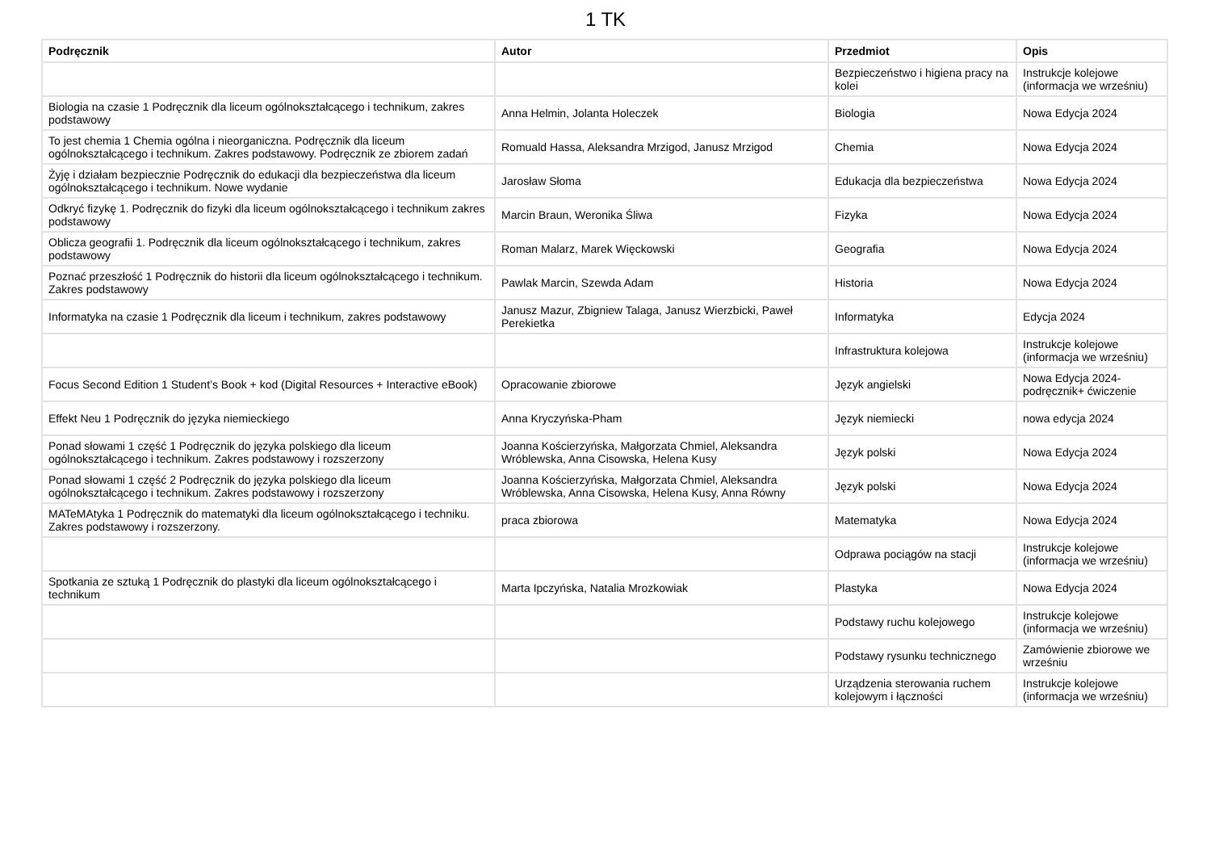1 TK
| Podręcznik | Autor | Przedmiot | Opis |
| --- | --- | --- | --- |
| | | Bezpieczeństwo i higiena pracy na kolei | Instrukcje kolejowe (informacja we wrześniu) |
| Biologia na czasie 1 Podręcznik dla liceum ogólnokształcącego i technikum, zakres podstawowy | Anna Helmin, Jolanta Holeczek | Biologia | Nowa Edycja 2024 |
| To jest chemia 1 Chemia ogólna i nieorganiczna. Podręcznik dla liceum ogólnokształcącego i technikum. Zakres podstawowy. Podręcznik ze zbiorem zadań | Romuald Hassa, Aleksandra Mrzigod, Janusz Mrzigod | Chemia | Nowa Edycja 2024 |
| Żyję i działam bezpiecznie Podręcznik do edukacji dla bezpieczeństwa dla liceum ogólnokształcącego i technikum. Nowe wydanie | Jarosław Słoma | Edukacja dla bezpieczeństwa | Nowa Edycja 2024 |
| Odkryć fizykę 1. Podręcznik do fizyki dla liceum ogólnokształcącego i technikum zakres podstawowy | Marcin Braun, Weronika Śliwa | Fizyka | Nowa Edycja 2024 |
| Oblicza geografii 1. Podręcznik dla liceum ogólnokształcącego i technikum, zakres podstawowy | Roman Malarz, Marek Więckowski | Geografia | Nowa Edycja 2024 |
| Poznać przeszłość 1 Podręcznik do historii dla liceum ogólnokształcącego i technikum. Zakres podstawowy | Pawlak Marcin, Szewda Adam | Historia | Nowa Edycja 2024 |
| Informatyka na czasie 1 Podręcznik dla liceum i technikum, zakres podstawowy | Janusz Mazur, Zbigniew Talaga, Janusz Wierzbicki, Paweł Perekietka | Informatyka | Edycja 2024 |
| | | Infrastruktura kolejowa | Instrukcje kolejowe (informacja we wrześniu) |
| Focus Second Edition 1 Student’s Book + kod (Digital Resources + Interactive eBook) | Opracowanie zbiorowe | Język angielski | Nowa Edycja 2024-podręcznik+ ćwiczenie |
| Effekt Neu 1 Podręcznik do języka niemieckiego | Anna Kryczyńska-Pham | Język niemiecki | nowa edycja 2024 |
| Ponad słowami 1 część 1 Podręcznik do języka polskiego dla liceum ogólnokształcącego i technikum. Zakres podstawowy i rozszerzony | Joanna Kościerzyńska, Małgorzata Chmiel, Aleksandra Wróblewska, Anna Cisowska, Helena Kusy | Język polski | Nowa Edycja 2024 |
| Ponad słowami 1 część 2 Podręcznik do języka polskiego dla liceum ogólnokształcącego i technikum. Zakres podstawowy i rozszerzony | Joanna Kościerzyńska, Małgorzata Chmiel, Aleksandra Wróblewska, Anna Cisowska, Helena Kusy, Anna Równy | Język polski | Nowa Edycja 2024 |
| MATeMAtyka 1 Podręcznik do matematyki dla liceum ogólnokształcącego i techniku. Zakres podstawowy i rozszerzony. | praca zbiorowa | Matematyka | Nowa Edycja 2024 |
| | | Odprawa pociągów na stacji | Instrukcje kolejowe (informacja we wrześniu) |
| Spotkania ze sztuką 1 Podręcznik do plastyki dla liceum ogólnokształcącego i technikum | Marta Ipczyńska, Natalia Mrozkowiak | Plastyka | Nowa Edycja 2024 |
| | | Podstawy ruchu kolejowego | Instrukcje kolejowe (informacja we wrześniu) |
| | | Podstawy rysunku technicznego | Zamówienie zbiorowe we wrześniu |
| | | Urządzenia sterowania ruchem kolejowym i łączności | Instrukcje kolejowe (informacja we wrześniu) |